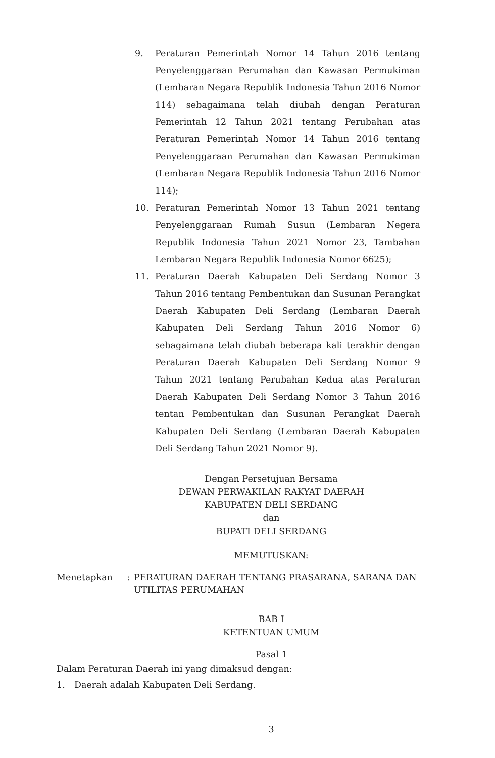9. Peraturan Pemerintah Nomor 14 Tahun 2016 tentang Penyelenggaraan Perumahan dan Kawasan Permukiman (Lembaran Negara Republik Indonesia Tahun 2016 Nomor 114) sebagaimana telah diubah dengan Peraturan Pemerintah 12 Tahun 2021 tentang Perubahan atas Peraturan Pemerintah Nomor 14 Tahun 2016 tentang Penyelenggaraan Perumahan dan Kawasan Permukiman (Lembaran Negara Republik Indonesia Tahun 2016 Nomor 114);
10. Peraturan Pemerintah Nomor 13 Tahun 2021 tentang Penyelenggaraan Rumah Susun (Lembaran Negera Republik Indonesia Tahun 2021 Nomor 23, Tambahan Lembaran Negara Republik Indonesia Nomor 6625);
11. Peraturan Daerah Kabupaten Deli Serdang Nomor 3 Tahun 2016 tentang Pembentukan dan Susunan Perangkat Daerah Kabupaten Deli Serdang (Lembaran Daerah Kabupaten Deli Serdang Tahun 2016 Nomor 6) sebagaimana telah diubah beberapa kali terakhir dengan Peraturan Daerah Kabupaten Deli Serdang Nomor 9 Tahun 2021 tentang Perubahan Kedua atas Peraturan Daerah Kabupaten Deli Serdang Nomor 3 Tahun 2016 tentan Pembentukan dan Susunan Perangkat Daerah Kabupaten Deli Serdang (Lembaran Daerah Kabupaten Deli Serdang Tahun 2021 Nomor 9).
Dengan Persetujuan Bersama
DEWAN PERWAKILAN RAKYAT DAERAH
KABUPATEN DELI SERDANG
dan
BUPATI DELI SERDANG
MEMUTUSKAN:
Menetapkan : PERATURAN DAERAH TENTANG PRASARANA, SARANA DAN UTILITAS PERUMAHAN
BAB I
KETENTUAN UMUM
Pasal 1
Dalam Peraturan Daerah ini yang dimaksud dengan:
1. Daerah adalah Kabupaten Deli Serdang.
3